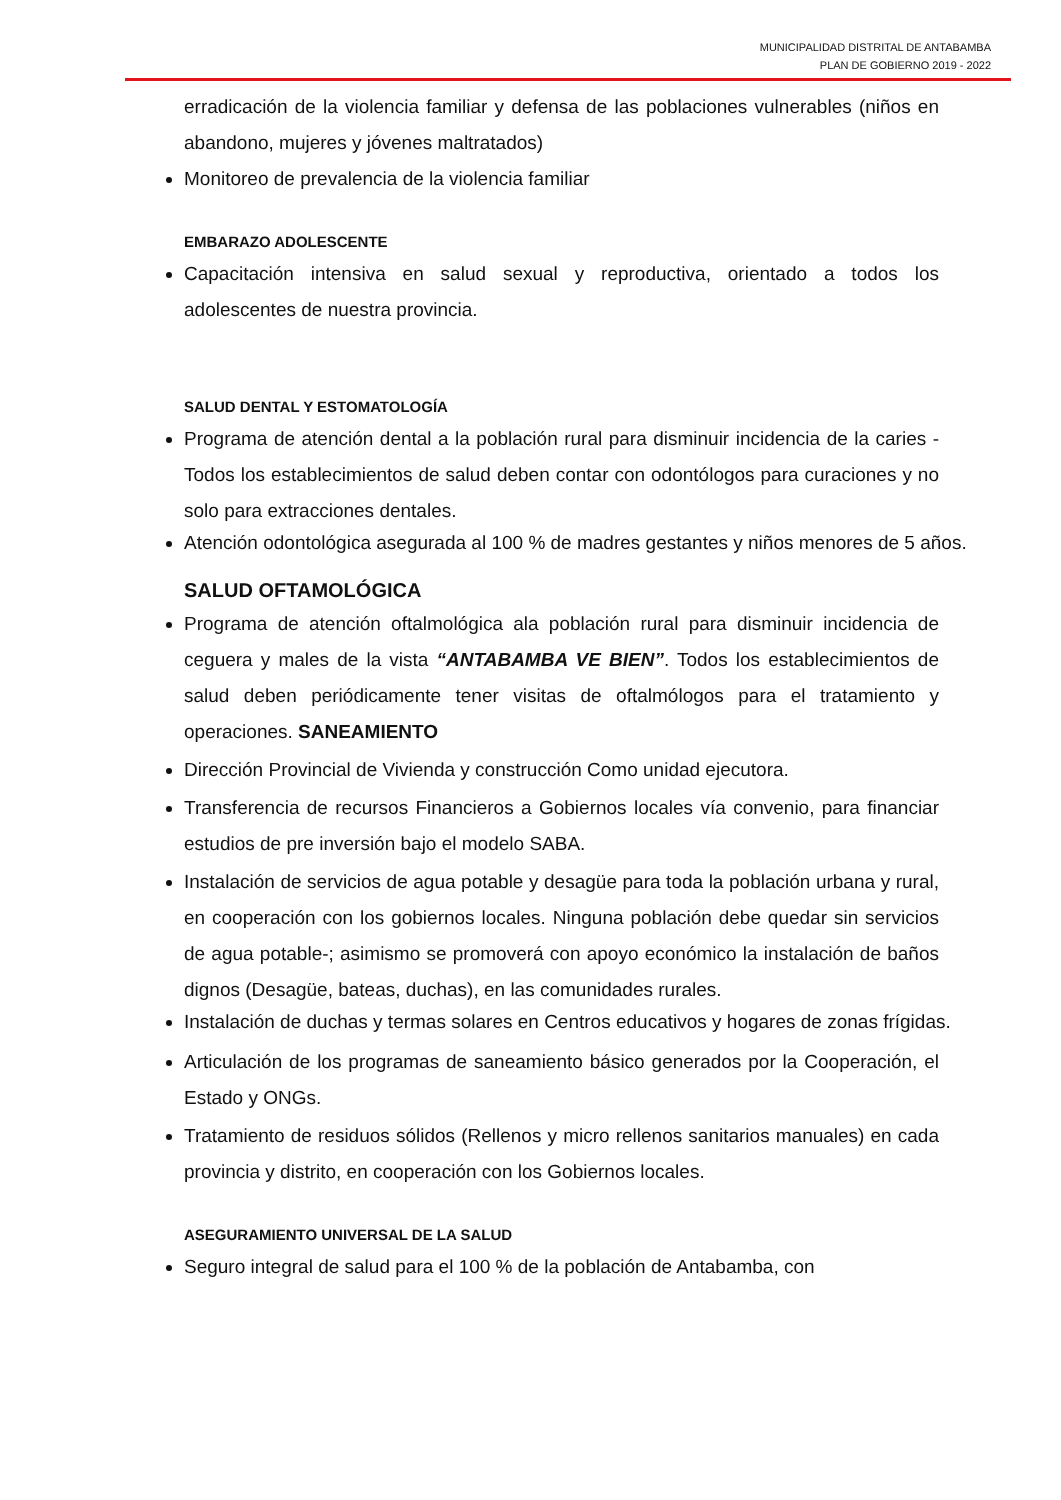MUNICIPALIDAD DISTRITAL DE ANTABAMBA
PLAN DE GOBIERNO 2019 - 2022
erradicación de la violencia familiar y defensa de las poblaciones vulnerables (niños en abandono, mujeres y jóvenes maltratados)
Monitoreo de prevalencia de la violencia familiar
EMBARAZO ADOLESCENTE
Capacitación intensiva en salud sexual y reproductiva, orientado a todos los adolescentes de nuestra provincia.
SALUD DENTAL Y ESTOMATOLOGÍA
Programa de atención dental a la población rural para disminuir incidencia de la caries -Todos los establecimientos de salud deben contar con odontólogos para curaciones y no solo para extracciones dentales.
Atención odontológica asegurada al 100 % de madres gestantes y niños menores de 5 años.
SALUD OFTAMOLÓGICA
Programa de atención oftalmológica ala población rural para disminuir incidencia de ceguera y males de la vista “ANTABAMBA VE BIEN”. Todos los establecimientos de salud deben periódicamente tener visitas de oftalmólogos para el tratamiento y operaciones. SANEAMIENTO
Dirección Provincial de Vivienda y construcción Como unidad ejecutora.
Transferencia de recursos Financieros a Gobiernos locales vía convenio, para financiar estudios de pre inversión bajo el modelo SABA.
Instalación de servicios de agua potable y desagüe para toda la población urbana y rural, en cooperación con los gobiernos locales. Ninguna población debe quedar sin servicios de agua potable-; asimismo se promoverá con apoyo económico la instalación de baños dignos (Desagüe, bateas, duchas), en las comunidades rurales.
Instalación de duchas y termas solares en Centros educativos y hogares de zonas frígidas.
Articulación de los programas de saneamiento básico generados por la Cooperación, el Estado y ONGs.
Tratamiento de residuos sólidos (Rellenos y micro rellenos sanitarios manuales) en cada provincia y distrito, en cooperación con los Gobiernos locales.
ASEGURAMIENTO UNIVERSAL DE LA SALUD
Seguro integral de salud para el 100 % de la población de Antabamba, con